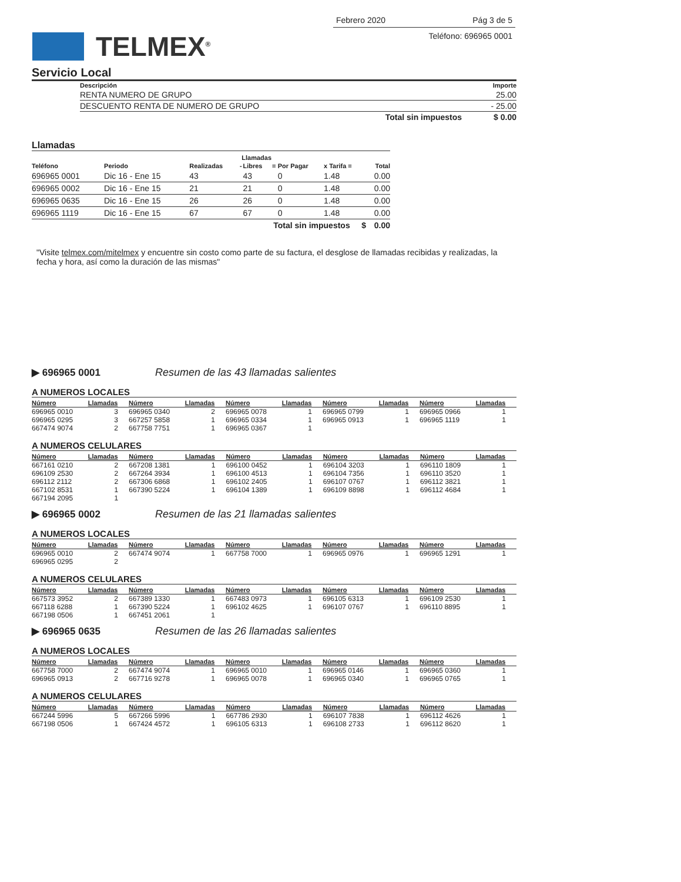Febrero 2020 Pág 3 de 5
Teléfono: 696965 0001
TELMEX<sup>®</sup>
Servicio Local
| Descripción | Importe |
| --- | --- |
| RENTA NUMERO DE GRUPO | 25.00 |
| DESCUENTO RENTA DE NUMERO DE GRUPO | - 25.00 |
| Total sin impuestos | $ 0.00 |
Llamadas
| | | Llamadas | | | | | | |
| --- | --- | --- | --- | --- | --- | --- | --- | --- |
| Teléfono | Periodo | Realizadas | - | Libres | = | Por Pagar | x Tarifa = | Total |
| 696965 0001 | Dic 16 - Ene 15 | 43 | | 43 | | 0 | 1.48 | 0.00 |
| 696965 0002 | Dic 16 - Ene 15 | 21 | | 21 | | 0 | 1.48 | 0.00 |
| 696965 0635 | Dic 16 - Ene 15 | 26 | | 26 | | 0 | 1.48 | 0.00 |
| 696965 1119 | Dic 16 - Ene 15 | 67 | | 67 | | 0 | 1.48 | 0.00 |
| Total sin impuestos $ | | | | | | | | 0.00 |
"Visite telmex.com/mitelmex y encuentre sin costo como parte de su factura, el desglose de llamadas recibidas y realizadas, la fecha y hora, así como la duración de las mismas"
▶ 696965 0001 Resumen de las 43 llamadas salientes
A NUMEROS LOCALES
| Número | Llamadas | Número | Llamadas | Número | Llamadas | Número | Llamadas | Número | Llamadas |
| --- | --- | --- | --- | --- | --- | --- | --- | --- | --- |
| 696965 0010 | 3 | 696965 0340 | 2 | 696965 0078 | 1 | 696965 0799 | 1 | 696965 0966 | 1 |
| 696965 0295 | 3 | 667257 5858 | 1 | 696965 0334 | 1 | 696965 0913 | 1 | 696965 1119 | 1 |
| 667474 9074 | 2 | 667758 7751 | 1 | 696965 0367 | 1 | | | | |
A NUMEROS CELULARES
| Número | Llamadas | Número | Llamadas | Número | Llamadas | Número | Llamadas | Número | Llamadas |
| --- | --- | --- | --- | --- | --- | --- | --- | --- | --- |
| 667161 0210 | 2 | 667208 1381 | 1 | 696100 0452 | 1 | 696104 3203 | 1 | 696110 1809 | 1 |
| 696109 2530 | 2 | 667264 3934 | 1 | 696100 4513 | 1 | 696104 7356 | 1 | 696110 3520 | 1 |
| 696112 2112 | 2 | 667306 6868 | 1 | 696102 2405 | 1 | 696107 0767 | 1 | 696112 3821 | 1 |
| 667102 8531 | 1 | 667390 5224 | 1 | 696104 1389 | 1 | 696109 8898 | 1 | 696112 4684 | 1 |
| 667194 2095 | 1 | | | | | | | | |
▶ 696965 0002 Resumen de las 21 llamadas salientes
A NUMEROS LOCALES
| Número | Llamadas | Número | Llamadas | Número | Llamadas | Número | Llamadas | Número | Llamadas |
| --- | --- | --- | --- | --- | --- | --- | --- | --- | --- |
| 696965 0010 | 2 | 667474 9074 | 1 | 667758 7000 | 1 | 696965 0976 | 1 | 696965 1291 | 1 |
| 696965 0295 | 2 | | | | | | | | |
A NUMEROS CELULARES
| Número | Llamadas | Número | Llamadas | Número | Llamadas | Número | Llamadas | Número | Llamadas |
| --- | --- | --- | --- | --- | --- | --- | --- | --- | --- |
| 667573 3952 | 2 | 667389 1330 | 1 | 667483 0973 | 1 | 696105 6313 | 1 | 696109 2530 | 1 |
| 667118 6288 | 1 | 667390 5224 | 1 | 696102 4625 | 1 | 696107 0767 | 1 | 696110 8895 | 1 |
| 667198 0506 | 1 | 667451 2061 | 1 | | | | | | |
▶ 696965 0635 Resumen de las 26 llamadas salientes
A NUMEROS LOCALES
| Número | Llamadas | Número | Llamadas | Número | Llamadas | Número | Llamadas | Número | Llamadas |
| --- | --- | --- | --- | --- | --- | --- | --- | --- | --- |
| 667758 7000 | 2 | 667474 9074 | 1 | 696965 0010 | 1 | 696965 0146 | 1 | 696965 0360 | 1 |
| 696965 0913 | 2 | 667716 9278 | 1 | 696965 0078 | 1 | 696965 0340 | 1 | 696965 0765 | 1 |
A NUMEROS CELULARES
| Número | Llamadas | Número | Llamadas | Número | Llamadas | Número | Llamadas | Número | Llamadas |
| --- | --- | --- | --- | --- | --- | --- | --- | --- | --- |
| 667244 5996 | 5 | 667266 5996 | 1 | 667786 2930 | 1 | 696107 7838 | 1 | 696112 4626 | 1 |
| 667198 0506 | 1 | 667424 4572 | 1 | 696105 6313 | 1 | 696108 2733 | 1 | 696112 8620 | 1 |